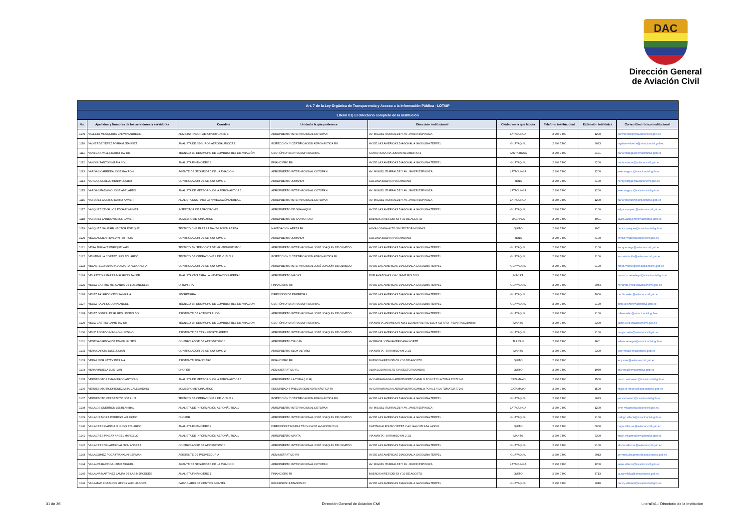DAC
Dirección General
de Aviación Civil
| Art. 7 de la Ley Orgánica de Transparencia y Acceso a la Información Pública - LOTAIP | | | | | | | | |
| --- | --- | --- | --- | --- | --- | --- | --- | --- |
| Literal b1) El directorio completo de la institución | | | | | | | | |
| No. | Apellidos y Nombres de los servidores y servidoras | Coordina | Unidad a la que pertenece | Dirección institucional | Ciudad en la que labora | Teléfono institucional | Extensión telefónica | Correo Electrónico institucional |
| 1109 | VALLEJO MOSQUERA DARWIN AURELIO | ADMINISTRADOR AEROPORTUARIO 3 | AEROPUERTO INTERNACIONAL COTOPAXI | AV. MIGUEL ITURRALDE Y AV. JAVIER ESPINOZA | LATACUNGA | 2 294 7400 | 1200 | darwin.vallejo@aviacioncivil.gob.ec |
| 1110 | VALVERDE YEPEZ MYRIAM JEANNET | ANALISTA DE SEGUROS AERONÁUTICOS 1 | INSPECCIÓN Y CERTIFICACIÓN AERONÁUTICA RII | AV DE LAS AMERICAS DIAGONAL A GASOLINA TERPEL | GUAYAQUIL | 2 294 7400 | 2023 | myriam.valverde@aviacioncivil.gob.ec |
| 1111 | VANEGAS VALLE DARIO JAVIER | TÉCNICO EN DESPACHO DE COMBUSTIBLE DE AVIACIÓN | GESTIÓN OPERATIVA EMPRESARIAL | SANTA ROSA VIA JUMON KILOMETRO 2 | SANTA ROSA | 2 294 7400 | 2401 | dario.vanegas@aviacioncivil.gob.ec |
| 1112 | VANONI SANTOS MARIA SOL | ANALISTA FINANCIERO 2 | FINANCIERO RII | AV DE LAS AMERICAS DIAGONAL A GASOLINA TERPEL | GUAYAQUIL | 2 294 7400 | 2200 | maria.vanoni@aviacioncivil.gob.ec |
| 1113 | VARGAS CARRERA JOSE BAYRON | AGENTE DE SEGURIDAD DE LA AVIACION | AEROPUERTO INTERNACIONAL COTOPAXI | AV. MIGUEL ITURRALDE Y AV. JAVIER ESPINOZA | LATACUNGA | 2 294 7400 | 1200 | jose.vargasc@aviacioncivil.gob.ec |
| 1114 | VARGAS COELLO HENRY JULIER | CONTROLADOR DE AERODROMO 1 | AEROPUERTO JUMANDY | COLONIA BOLIVAR VIA AHUANO | TENA | 2 294 7400 | 3100 | henry.vargas@aviacioncivil.gob.ec |
| 1115 | VARGAS PAZMIÑO JOSE ABELARDO | ANALISTA DE METEOROLOGIA AERONÁUTICA 1 | AEROPUERTO INTERNACIONAL COTOPAXI | AV. MIGUEL ITURRALDE Y AV. JAVIER ESPINOZA | LATACUNGA | 2 294 7400 | 1200 | jose.vargasp@aviacioncivil.gob.ec |
| 1116 | VASQUEZ CASTRO DARIO XAVIER | ANALISTA CNS PARA LA NAVEGACIÓN AÉREA 1 | AEROPUERTO INTERNACIONAL COTOPAXI | AV. MIGUEL ITURRALDE Y AV. JAVIER ESPINOZA | LATACUNGA | 2 294 7400 | 1200 | dario.vasquez@aviacioncivil.gob.ec |
| 1117 | VASQUEZ CEVALLOS EDGAR WILMER | INSPECTOR DE AERÓDROMO | AEROPUERTO DE GUAYAQUIL | AV DE LAS AMERICAS DIAGONAL A GASOLINA TERPEL | GUAYAQUIL | 2 294 7400 | 2100 | edgar.vasquez@aviacioncivil.gob.ec |
| 1118 | VASQUEZ LAINES WILSON JAVIER | BOMBERO AERONÁUTICO | AEROPUERTO DE SANTA ROSA | BUENOS AIRES OEI-53 Y 10 DE AGOSTO | MACHALA | 2 294 7400 | 4001 | javier.vasquez@aviacioncivil.gob.ec |
| 1119 | VASQUEZ NAUPARI HECTOR ENRIQUE | TÉCNICO CNS PARA LA NAVEGACIÓN AÉREA | NAVEGACIÓN AÉREA RI | ALMA LOJANA ALTO S/N SECTOR MONJAS | QUITO | 2 294 7400 | 1051 | hector.vasquez@aviacioncivil.gob.ec |
| 1120 | VEGA AGUILAR EVELYN PATRICIA | CONTROLADOR DE AERODROMO 1 | AEROPUERTO JUMANDY | COLONIA BOLIVAR VIA AHUANO | TENA | 2 294 7400 | 3100 | evelyn.vega@aviacioncivil.gob.ec |
| 1121 | VEGA PIGUAVE ENRIQUE YARI | TÉCNICO EN SERVICIOS DE MANTENIMIENTO 1 | AEROPUERTO INTERNACIONAL JOSÉ JOAQUÍN DE OLMEDO | AV DE LAS AMERICAS DIAGONAL A GASOLINA TERPEL | GUAYAQUIL | 2 294 7400 | 2100 | enrique.vega@aviacioncivil.gob.ec |
| 1122 | VEINTIMILLA CORTEZ LUIS EDUARDO | TÉCNICO DE OPERACIÓNES DE VUELO 2 | INSPECCIÓN Y CERTIFICACIÓN AERONÁUTICA RI | AV DE LAS AMERICAS DIAGONAL A GASOLINA TERPEL | GUAYAQUIL | 2 294 7400 | 2100 | luis.veintimilla@aviacioncivil.gob.ec |
| 1123 | VELASTEGUI ALVARADO MARIA ALEXANDRA | CONTROLADOR DE AERODROMO 1 | AEROPUERTO INTERNACIONAL JOSÉ JOAQUÍN DE OLMEDO | AV DE LAS AMERICAS DIAGONAL A GASOLINA TERPEL | GUAYAQUIL | 2 294 7400 | 2100 | maria.velastegui@aviacioncivil.gob.ec |
| 1124 | VELASTEGUI PARRA MAURICIO JAVIER | ANALISTA CNS PARA LA NAVEGACIÓN AÉREA 1 | AEROPUERTO MACAS | POR AMAZONAS Y AV JAIME ROLDOS | MACAS | 2 294 7400 | | mauricio.velastegui@aviacioncivil.gob.ec |
| 1125 | VELEZ CASTRO HERLANDA DE LOS ANGELES | OFICINISTA | FINANCIERO RII | AV DE LAS AMERICAS DIAGONAL A GASOLINA TERPEL | GUAYAQUIL | 2 294 7400 | 2044 | herlanda.velez@aviacioncivil.gob.ec |
| 1126 | VELEZ FAJARDO CECILIA MARIA | SECRETARIA | DIRECCIÓN DE EMPRESAS | AV DE LAS AMERICAS DIAGONAL A GASOLINA TERPEL | GUAYAQUIL | 2 294 7400 | 7000 | cecilia.velez@aviacioncivil.gob.ec |
| 1127 | VELEZ FAJARDO JOHN ANGEL | TÉCNICO EN DESPACHO DE COMBUSTIBLE DE AVIACION | GESTIÓN OPERATIVA EMPRESARIAL | AV DE LAS AMERICAS DIAGONAL A GASOLINA TERPEL | GUAYAQUIL | 2 294 7400 | 2100 | jhon.velez@aviacioncivil.gob.ec |
| 1128 | VELEZ GONZALEZ RUBEN LEOPOLDO | ASISTENTE DE ACTIVOS FIJOS | AEROPUERTO INTERNACIONAL JOSÉ JOAQUÍN DE OLMEDO | AV DE LAS AMERICAS DIAGONAL A GASOLINA TERPEL | GUAYAQUIL | 2 294 7400 | 2100 | ruben.velez@aviacioncivil.gob.ec |
| 1129 | VELIZ CASTRO JAIME JAVIER | TÉCNICO EN DESPACHO DE COMBUSTIBLE DE AVIACION | GESTIÓN OPERATIVA EMPRESARIAL | VIA MANTA JARAMIJO 0 KM 2 1/2 AERPUERTO ELOY ALFARO . // MANTA 52380839 | MANTA | 2 294 7400 | 2300 | jaime.veliz@aviacioncivil.gob.ec |
| 1130 | VELIZ ROSADO MAGNO GUSTAVO | ASISTENTE DE TRANSPORTE AEREO | AEROPUERTO INTERNACIONAL JOSÉ JOAQUÍN DE OLMEDO | AV DE LAS AMERICAS DIAGONAL A GASOLINA TERPEL | GUAYAQUIL | 2 294 7400 | 2100 | magno.veliz@aviacioncivil.gob.ec |
| 1131 | VENEGAS RECALDE EDWIN ULISES | CONTROLADOR DE AERODROMO 1 | AEROPUERTO TULCAN | AV BRASIL Y PANAMERICANA NORTE | TULCAN | 2 294 7400 | 1601 | edwin.venegas@aviacioncivil.gob.ec |
| 1132 | VERA GARCIA JOSE JULIAN | CONTROLADOR DE AERODROMO 2 | AEROPUERTO ELOY ALFARO | VIA MANTA - JARAMIJO KM 2 1/2 | MANTA | 2 294 7400 | 2300 | jose.vera@aviacioncivil.gob.ec |
| 1133 | VERA LOOR LETTY PIERINA | ASISTENTE FINANCIERO | FINANCIERO RII | BUENOS AIRES OEI-53 Y 10 DE AGOSTO | QUITO | 2 294 7400 | | letty.vera@aviacioncivil.gob.ec |
| 1134 | VERA VINUEZA LUIS IVAN | CHOFER | ADMINISTRATIVO R1 | ALMA LOJANA ALTO S/N SECTOR MONJAS | QUITO | 2 294 7400 | 1050 | luis.vera@aviacioncivil.gob.ec |
| 1135 | VERDESOTO LEMA MARCO ANTONIO | ANALISTA DE METEOROLOGIA AERONÁUTICA 1 | AEROPUERTO LA TOMA (LOJA) | AV CARIAMANGA 0 AEROPUERTO CAMILO PONCE // LA TOMA 72677140 | CATAMAYO | 2 294 7400 | 1500 | marco.verdesoto@aviacioncivil.gob.ec |
| 1136 | VERDESOTO RODRIGUEZ MIJAIL ALEJANDRO | BOMBERO AERONÁUTICO | SEGURIDAD Y PREVENSION AERONÁUTICA RI | AV CARIAMANGA 0 AEROPUERTO CAMILO PONCE // LA TOMA 72677140 | CATAMAYO | 2 294 7400 | 1500 | mijail.verdesoto@aviacioncivil.gob.ec |
| 1137 | VERDEZOTO VERDEZOTO JOE LUIS | TÉCNICO DE OPERACIÓNES DE VUELO 2 | INSPECCIÓN Y CERTIFICACIÓN AERONÁUTICA RII | AV DE LAS AMERICAS DIAGONAL A GASOLINA TERPEL | GUAYAQUIL | 2 294 7400 | 2023 | joe.verdezoto@aviacioncivil.gob.ec |
| 1138 | VILLACIS GUERRON LENIN ANIBAL | ANALISTA DE INFORMACIÓN AERONÁUTICA 1 | AEROPUERTO INTERNACIONAL COTOPAXI | AV. MIGUEL ITURRALDE Y AV. JAVIER ESPINOZA | LATACUNGA | 2 294 7400 | 1200 | lenin.villacis@aviacioncivil.gob.ec |
| 1139 | VILLACIS MORA RODRIGO WILFRIDO | CHOFER | AEROPUERTO INTERNACIONAL JOSÉ JOAQUÍN DE OLMEDO | AV DE LAS AMERICAS DIAGONAL A GASOLINA TERPEL | GUAYAQUIL | 2 294 7400 | 2100 | rodrigo.villacis@aviacioncivil.gob.ec |
| 1140 | VILLACRES CARRILLO HUGO EDUARDO | ANALISTA FINANCIERO 2 | DIRECCIÓN ESCUELA TÉCNICA DE AVIACIÓN CIVIL | CAPITAN ALFONSO YEPEZ Y AV. GALO PLAZA LASSO | QUITO | 2 294 7400 | 6000 | hugo.villacres@aviacioncivil.gob.ec |
| 1141 | VILLACRES PINCAY ANGEL MARCELO | ANALISTA DE INFORMACIÓN AERONÁUTICA 1 | AEROPUERTO MANTA | VIA MANTA - JARAMIJO KM 2 1/2 | MANTA | 2 294 7400 | 2300 | angel.villacres@aviacioncivil.gob.ec |
| 1142 | VILLACRES VALAREZO ALISON ANDREA | CONTROLADOR DE AERODROMO 1 | AEROPUERTO INTERNACIONAL JOSÉ JOAQUÍN DE OLMEDO | AV DE LAS AMERICAS DIAGONAL A GASOLINA TERPEL | GUAYAQUIL | 2 294 7400 | 2100 | alison.villacres@aviacioncivil.gob.ec |
| 1143 | VILLAGOMEZ ROCA FRANKLIN GERMAN | ASISTENTE DE PROVEEDURIA | ADMINISTRATIVO RII | AV DE LAS AMERICAS DIAGONAL A GASOLINA TERPEL | GUAYAQUIL | 2 294 7400 | 2013 | german.villagomez@aviacioncivil.gob.ec |
| 1144 | VILLALVA BARRIGA JAIME MIGUEL | AGENTE DE SEGURIDAD DE LA AVIACION | AEROPUERTO INTERNACIONAL COTOPAXI | AV. MIGUEL ITURRALDE Y AV. JAVIER ESPINOZA | LATACUNGA | 2 294 7400 | 1200 | jaime.villalva@aviacioncivil.gob.ec |
| 1145 | VILLALVA MARTINEZ LAURA DE LAS MERCEDES | ANALISTA FINANCIERO 1 | FINANCIERO RI | BUENOS AIRES OEI-53 Y 10 DE AGOSTO | QUITO | 2 294 7400 | 4713 | laura.villalva@aviacioncivil.gob.ec |
| 1146 | VILLAMAR ROBALINO MERCY AUXILIADORA | PARVULARIO DE CENTRO INFANTIL | RECURSOS HUMANOS RII | AV DE LAS AMERICAS DIAGONAL A GASOLINA TERPEL | GUAYAQUIL | 2 294 7400 | 2010 | mercy.villamar@aviacioncivil.gob.ec |
31 de 36 Dirección General de Aviación Civil Literal b1.- Directorio de la institucion